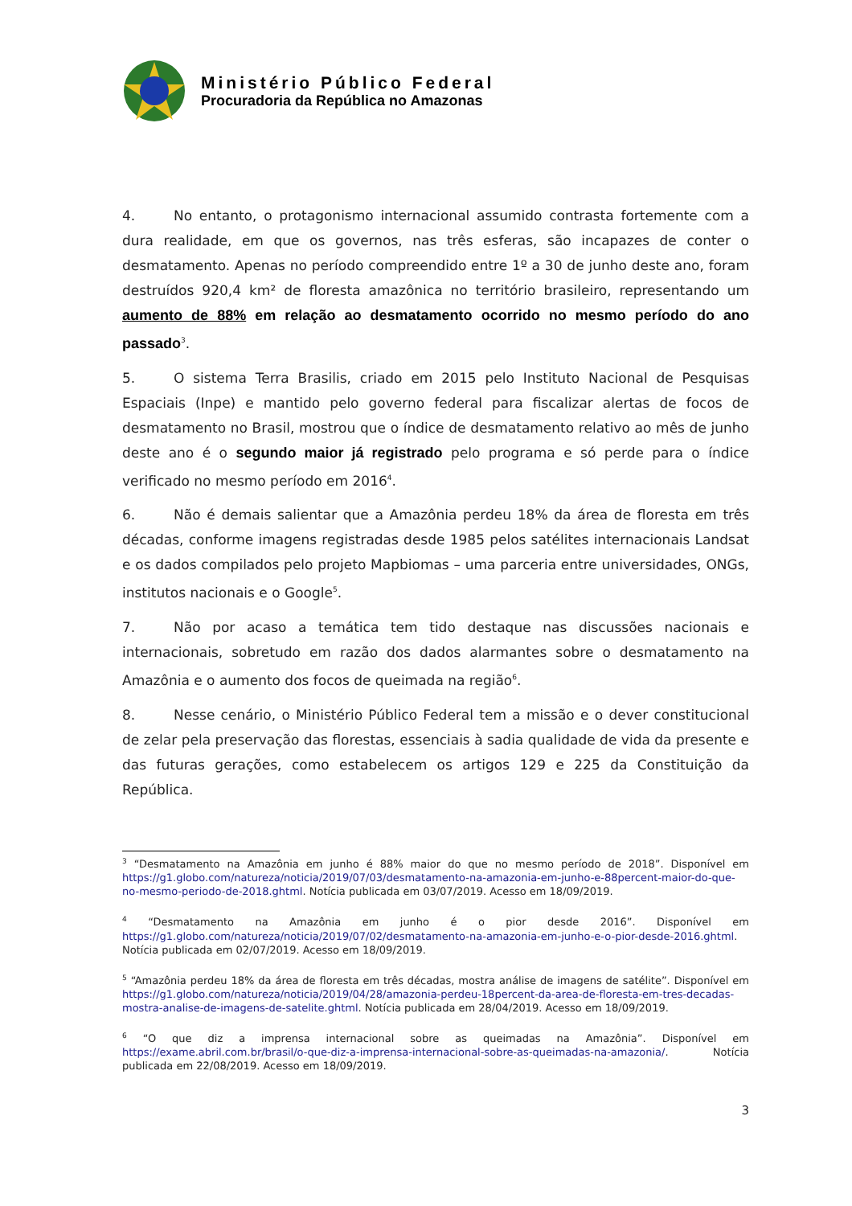Ministério Público Federal
Procuradoria da República no Amazonas
4. No entanto, o protagonismo internacional assumido contrasta fortemente com a dura realidade, em que os governos, nas três esferas, são incapazes de conter o desmatamento. Apenas no período compreendido entre 1º a 30 de junho deste ano, foram destruídos 920,4 km² de floresta amazônica no território brasileiro, representando um aumento de 88% em relação ao desmatamento ocorrido no mesmo período do ano passado<sup>3</sup>.
5. O sistema Terra Brasilis, criado em 2015 pelo Instituto Nacional de Pesquisas Espaciais (Inpe) e mantido pelo governo federal para fiscalizar alertas de focos de desmatamento no Brasil, mostrou que o índice de desmatamento relativo ao mês de junho deste ano é o segundo maior já registrado pelo programa e só perde para o índice verificado no mesmo período em 2016<sup>4</sup>.
6. Não é demais salientar que a Amazônia perdeu 18% da área de floresta em três décadas, conforme imagens registradas desde 1985 pelos satélites internacionais Landsat e os dados compilados pelo projeto Mapbiomas – uma parceria entre universidades, ONGs, institutos nacionais e o Google<sup>5</sup>.
7. Não por acaso a temática tem tido destaque nas discussões nacionais e internacionais, sobretudo em razão dos dados alarmantes sobre o desmatamento na Amazônia e o aumento dos focos de queimada na região<sup>6</sup>.
8. Nesse cenário, o Ministério Público Federal tem a missão e o dever constitucional de zelar pela preservação das florestas, essenciais à sadia qualidade de vida da presente e das futuras gerações, como estabelecem os artigos 129 e 225 da Constituição da República.
<sup>3</sup> “Desmatamento na Amazônia em junho é 88% maior do que no mesmo período de 2018”. Disponível em https://g1.globo.com/natureza/noticia/2019/07/03/desmatamento-na-amazonia-em-junho-e-88percent-maior-do-que-no-mesmo-periodo-de-2018.ghtml. Notícia publicada em 03/07/2019. Acesso em 18/09/2019.
<sup>4</sup> “Desmatamento na Amazônia em junho é o pior desde 2016”. Disponível em https://g1.globo.com/natureza/noticia/2019/07/02/desmatamento-na-amazonia-em-junho-e-o-pior-desde-2016.ghtml. Notícia publicada em 02/07/2019. Acesso em 18/09/2019.
<sup>5</sup> “Amazônia perdeu 18% da área de floresta em três décadas, mostra análise de imagens de satélite”. Disponível em https://g1.globo.com/natureza/noticia/2019/04/28/amazonia-perdeu-18percent-da-area-de-floresta-em-tres-decadas-mostra-analise-de-imagens-de-satelite.ghtml. Notícia publicada em 28/04/2019. Acesso em 18/09/2019.
<sup>6</sup> “O que diz a imprensa internacional sobre as queimadas na Amazônia”. Disponível em https://exame.abril.com.br/brasil/o-que-diz-a-imprensa-internacional-sobre-as-queimadas-na-amazonia/. Notícia publicada em 22/08/2019. Acesso em 18/09/2019.
3